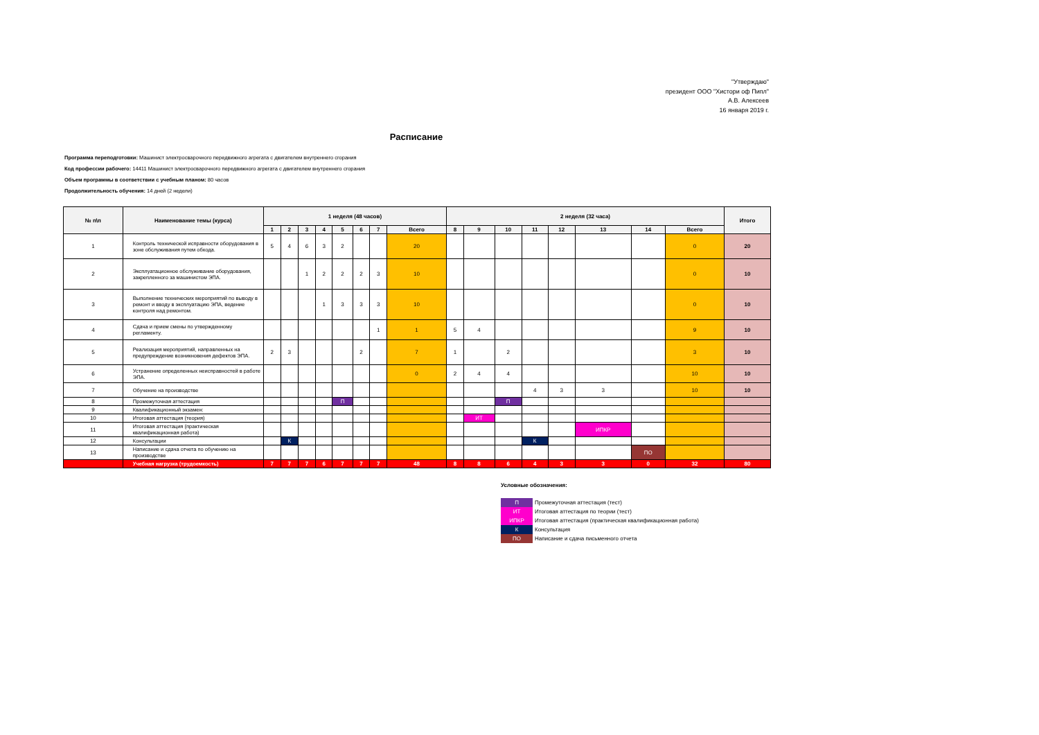"Утверждаю"
президент ООО "Хистори оф Пипл"
А.В. Алексеев
16 января 2019 г.
Расписание
Программа переподготовки: Машинист электросварочного передвижного агрегата с двигателем внутреннего сгорания
Код профессии рабочего: 14411 Машинист электросварочного передвижного агрегата с двигателем внутреннего сгорания
Объем программы в соответствии с учебным планом: 80 часов
Продолжительность обучения: 14 дней (2 недели)
| № п\п | Наименование темы (курса) | 1 неделя (48 часов) | | | | | | | | 2 неделя (32 часа) | | | | | | | | Итого |
| --- | --- | --- | --- | --- | --- | --- | --- | --- | --- | --- | --- | --- | --- | --- | --- | --- | --- | --- |
| | | 1 | 2 | 3 | 4 | 5 | 6 | 7 | Всего | 8 | 9 | 10 | 11 | 12 | 13 | 14 | Всего | |
| 1 | Контроль технической исправности оборудования в зоне обслуживания путем обхода. | 5 | 4 | 6 | 3 | 2 | | | 20 | | | | | | | | 0 | 20 |
| 2 | Эксплуатационное обслуживание оборудования, закрепленного за машинистом ЭПА. | | | 1 | 2 | 2 | 2 | 3 | 10 | | | | | | | | 0 | 10 |
| 3 | Выполнение технических мероприятий по выводу в ремонт и вводу в эксплуатацию ЭПА, ведение контроля над ремонтом. | | | | 1 | 3 | 3 | 3 | 10 | | | | | | | | 0 | 10 |
| 4 | Сдача и прием смены по утвержденному регламенту. | | | | | | | 1 | 1 | 5 | 4 | | | | | | 9 | 10 |
| 5 | Реализация мероприятий, направленных на предупреждение возникновения дефектов ЭПА. | 2 | 3 | | | | 2 | | 7 | 1 | | 2 | | | | | 3 | 10 |
| 6 | Устранение определенных неисправностей в работе ЭПА. | | | | | | | | 0 | 2 | 4 | 4 | | | | | 10 | 10 |
| 7 | Обучение на производстве | | | | | | | | | | | | 4 | 3 | 3 | | 10 | 10 |
| 8 | Промежуточная аттестация | | | | | П | | | | | | П | | | | | | |
| 9 | Квалификационный экзамен: | | | | | | | | | | | | | | | | | |
| 10 | Итоговая аттестация (теория) | | | | | | | | | | ИТ | | | | | | | |
| 11 | Итоговая аттестация (практическая квалификационная работа) | | | | | | | | | | | | | | ИПКР | | | |
| 12 | Консультации | | К | | | | | | | | | | К | | | | | |
| 13 | Написание и сдача отчета по обучению на производстве | | | | | | | | | | | | | | | ПО | | |
| | Учебная нагрузка (трудоемкость) | 7 | 7 | 7 | 6 | 7 | 7 | 7 | 48 | 8 | 8 | 6 | 4 | 3 | 3 | 0 | 32 | 80 |
Условные обозначения:
| П | Промежуточная аттестация (тест) |
| ИТ | Итоговая аттестация по теории (тест) |
| ИПКР | Итоговая аттестация (практическая квалификационная работа) |
| К | Консультация |
| ПО | Написание и сдача письменного отчета |